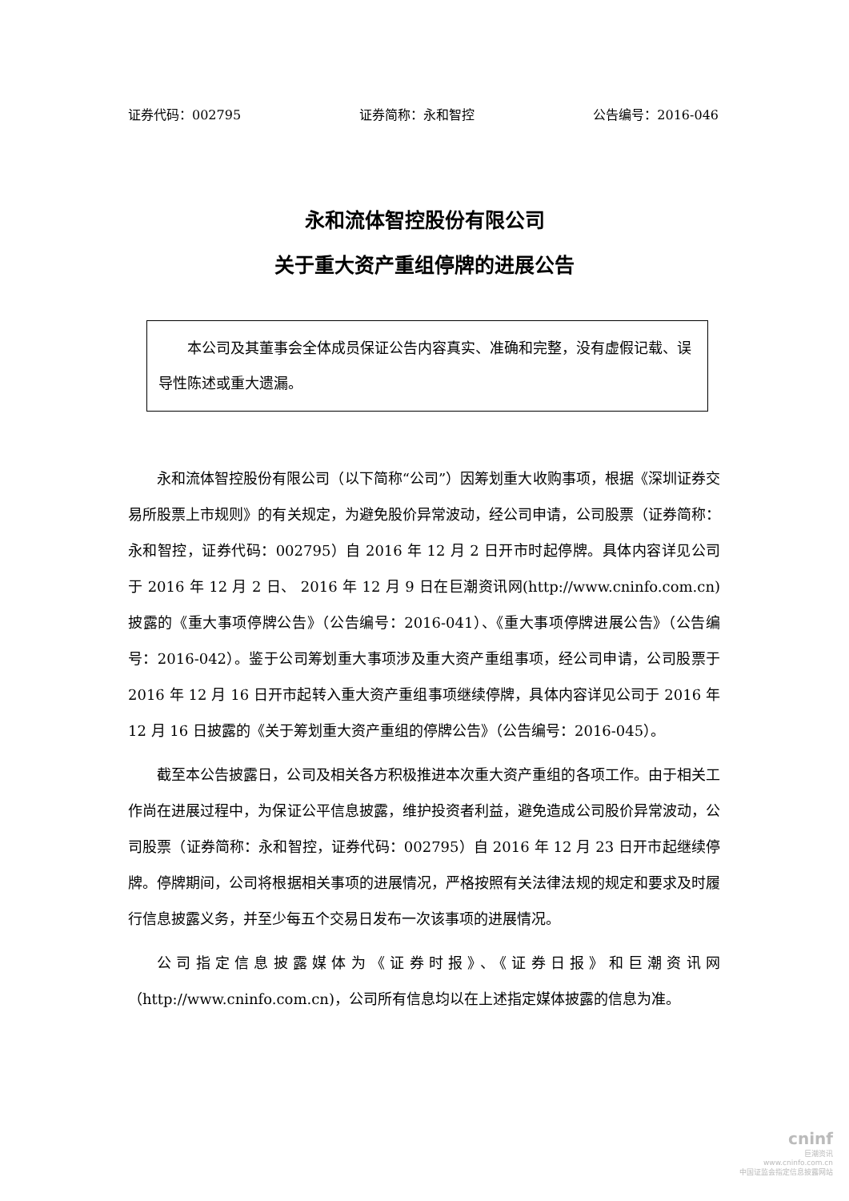证券代码：002795 证券简称：永和智控 公告编号：2016-046
永和流体智控股份有限公司
关于重大资产重组停牌的进展公告
　　本公司及其董事会全体成员保证公告内容真实、准确和完整，没有虚假记载、误导性陈述或重大遗漏。
永和流体智控股份有限公司（以下简称“公司”）因筹划重大收购事项，根据《深圳证券交易所股票上市规则》的有关规定，为避免股价异常波动，经公司申请，公司股票（证券简称：永和智控，证券代码：002795）自 2016 年 12 月 2 日开市时起停牌。具体内容详见公司于 2016 年 12 月 2 日、 2016 年 12 月 9 日在巨潮资讯网(http://www.cninfo.com.cn)披露的《重大事项停牌公告》（公告编号：2016-041）、《重大事项停牌进展公告》（公告编号：2016-042）。鉴于公司筹划重大事项涉及重大资产重组事项，经公司申请，公司股票于 2016 年 12 月 16 日开市起转入重大资产重组事项继续停牌，具体内容详见公司于 2016 年 12 月 16 日披露的《关于筹划重大资产重组的停牌公告》（公告编号：2016-045）。
截至本公告披露日，公司及相关各方积极推进本次重大资产重组的各项工作。由于相关工作尚在进展过程中，为保证公平信息披露，维护投资者利益，避免造成公司股价异常波动，公司股票（证券简称：永和智控，证券代码：002795）自 2016 年 12 月 23 日开市起继续停牌。停牌期间，公司将根据相关事项的进展情况，严格按照有关法律法规的规定和要求及时履行信息披露义务，并至少每五个交易日发布一次该事项的进展情况。
公司指定信息披露媒体为《证券时报》、《证券日报》和巨潮资讯网（http://www.cninfo.com.cn)，公司所有信息均以在上述指定媒体披露的信息为准。
cninf
巨潮资讯
www.cninfo.com.cn
中国证监会指定信息披露网站